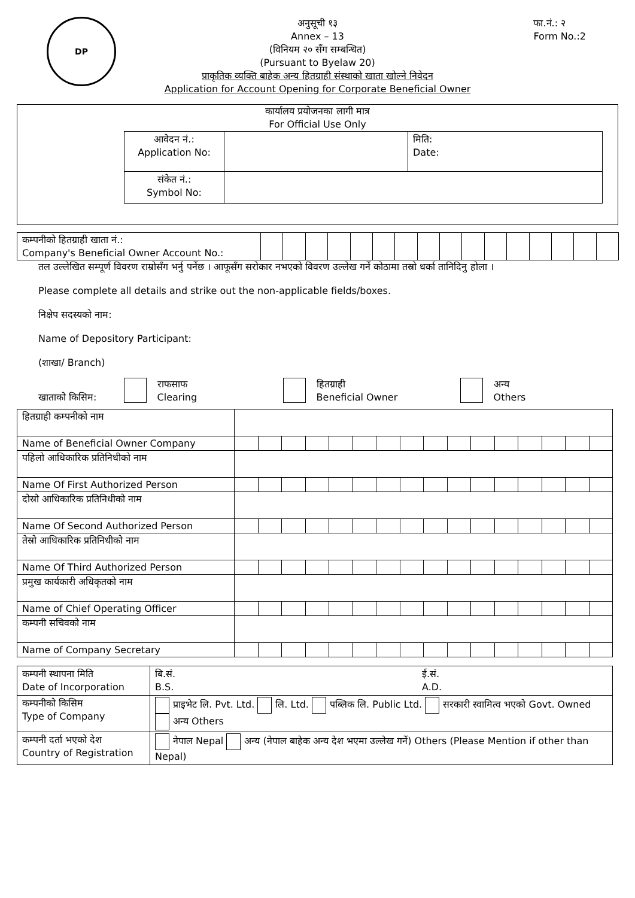DP
फा.नं.: २
Form No.:2
अनुसूची १३
Annex – 13
(विनियम २० सँग सम्बन्धित)
(Pursuant to Byelaw 20)
प्राकृतिक व्यक्ति बाहेक अन्य हितग्राही संस्थाको खाता खोल्ने निवेदन
Application for Account Opening for Corporate Beneficial Owner
कार्यालय प्रयोजनका लागी मात्र
For Official Use Only
| आवेदन नं.: Application No: | | मिति: Date: |
| संकेत नं.: Symbol No: | | |
| कम्पनीको हितग्राही खाता नं.: Company's Beneficial Owner Account No.: | | | | | | | | | | | | | | | | |
तल उल्लेखित सम्पूर्ण विवरण राम्रोसँग भर्नु पर्नेछ । आफूसँग सरोकार नभएको विवरण उल्लेख गर्ने कोठामा तस्रो धर्का तानिदिनु होला ।
Please complete all details and strike out the non-applicable fields/boxes.
निक्षेप सदस्यको नाम:
Name of Depository Participant:
(शाखा/ Branch)
खाताको किसिम: राफसाफ
Clearing हितग्राही
Beneficial Owner अन्य
Others
| हितग्राही कम्पनीको नाम | | | | | | | | | | | | | | | | |
| Name of Beneficial Owner Company | | | | | | | | | | | | | | | | |
| पहिलो आधिकारिक प्रतिनिधीको नाम | | | | | | | | | | | | | | | | |
| Name Of First Authorized Person | | | | | | | | | | | | | | | | |
| दोस्रो आधिकारिक प्रतिनिधीको नाम | | | | | | | | | | | | | | | | |
| Name Of Second Authorized Person | | | | | | | | | | | | | | | | |
| तेस्रो आधिकारिक प्रतिनिधीको नाम | | | | | | | | | | | | | | | | |
| Name Of Third Authorized Person | | | | | | | | | | | | | | | | |
| प्रमुख कार्यकारी अधिकृतको नाम | | | | | | | | | | | | | | | | |
| Name of Chief Operating Officer | | | | | | | | | | | | | | | | |
| कम्पनी सचिवको नाम | | | | | | | | | | | | | | | | |
| Name of Company Secretary | | | | | | | | | | | | | | | | |
| कम्पनी स्थापना मिति Date of Incorporation | बि.सं. B.S. | ई.सं. A.D. |
| कम्पनीको किसिम Type of Company | प्राइभेट लि. Pvt. Ltd. लि. Ltd. पब्लिक लि. Public Ltd. सरकारी स्वामित्व भएको Govt. Owned अन्य Others | |
| कम्पनी दर्ता भएको देश Country of Registration | नेपाल Nepal अन्य (नेपाल बाहेक अन्य देश भएमा उल्लेख गर्ने) Others (Please Mention if other than Nepal) | |